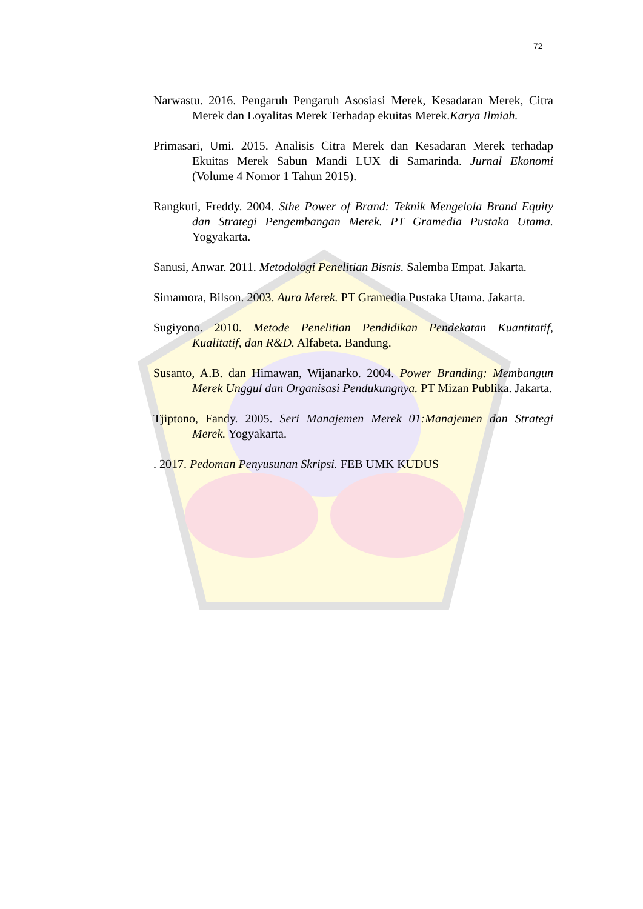72
Narwastu. 2016. Pengaruh Pengaruh Asosiasi Merek, Kesadaran Merek, Citra Merek dan Loyalitas Merek Terhadap ekuitas Merek.Karya Ilmiah.
Primasari, Umi. 2015. Analisis Citra Merek dan Kesadaran Merek terhadap Ekuitas Merek Sabun Mandi LUX di Samarinda. Jurnal Ekonomi (Volume 4 Nomor 1 Tahun 2015).
Rangkuti, Freddy. 2004. Sthe Power of Brand: Teknik Mengelola Brand Equity dan Strategi Pengembangan Merek. PT Gramedia Pustaka Utama. Yogyakarta.
Sanusi, Anwar. 2011. Metodologi Penelitian Bisnis. Salemba Empat. Jakarta.
Simamora, Bilson. 2003. Aura Merek. PT Gramedia Pustaka Utama. Jakarta.
Sugiyono. 2010. Metode Penelitian Pendidikan Pendekatan Kuantitatif, Kualitatif, dan R&D. Alfabeta. Bandung.
Susanto, A.B. dan Himawan, Wijanarko. 2004. Power Branding: Membangun Merek Unggul dan Organisasi Pendukungnya. PT Mizan Publika. Jakarta.
Tjiptono, Fandy. 2005. Seri Manajemen Merek 01:Manajemen dan Strategi Merek. Yogyakarta.
. 2017. Pedoman Penyusunan Skripsi. FEB UMK KUDUS